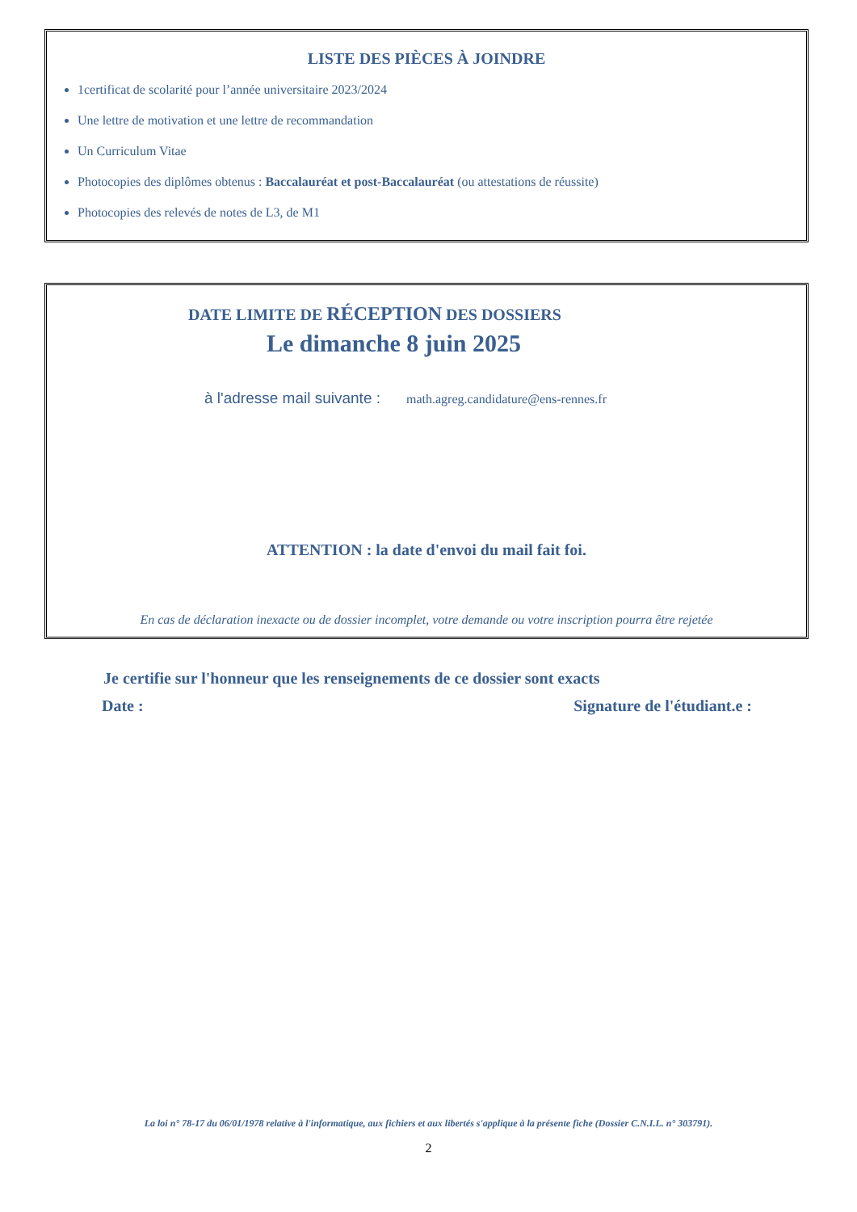LISTE DES PIÈCES À JOINDRE
1certificat de scolarité pour l’année universitaire 2023/2024
Une lettre de motivation et une lettre de recommandation
Un Curriculum Vitae
Photocopies des diplômes obtenus : Baccalauréat et post-Baccalauréat (ou attestations de réussite)
Photocopies des relevés de notes de L3, de M1
DATE LIMITE DE RÉCEPTION DES DOSSIERS
Le dimanche 8 juin 2025
à l'adresse mail suivante : math.agreg.candidature@ens-rennes.fr
ATTENTION : la date d'envoi du mail fait foi.
En cas de déclaration inexacte ou de dossier incomplet, votre demande ou votre inscription pourra être rejetée
Je certifie sur l'honneur que les renseignements de ce dossier sont exacts
Date : Signature de l'étudiant.e :
La loi n° 78-17 du 06/01/1978 relative à l'informatique, aux fichiers et aux libertés s'applique à la présente fiche (Dossier C.N.I.L. n° 303791).
2